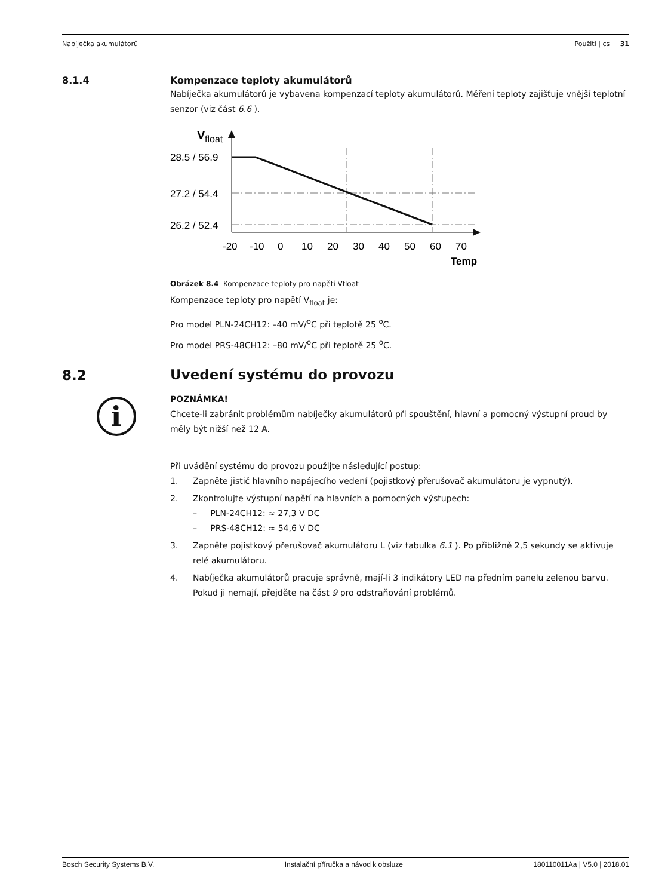Nabíječka akumulátorů Použití | cs 31
8.1.4
Kompenzace teploty akumulátorů
Nabíječka akumulátorů je vybavena kompenzací teploty akumulátorů. Měření teploty zajišťuje vnější teplotní senzor (viz část 6.6 ).
V
float
28.5 / 56.9
27.2 / 54.4
26.2 / 52.4
-20
-10
0
10
20
30
40
50
60
70
Temp
Obrázek 8.4 Kompenzace teploty pro napětí Vfloat
Kompenzace teploty pro napětí V<sub>float</sub> je:
Pro model PLN-24CH12: –40 mV/<sup>o</sup>C při teplotě 25 <sup>o</sup>C.
Pro model PRS-48CH12: –80 mV/<sup>o</sup>C při teplotě 25 <sup>o</sup>C.
8.2
Uvedení systému do provozu
i
POZNÁMKA!
Chcete-li zabránit problémům nabíječky akumulátorů při spouštění, hlavní a pomocný výstupní proud by měly být nižší než 12 A.
Při uvádění systému do provozu použijte následující postup:
1. Zapněte jistič hlavního napájecího vedení (pojistkový přerušovač akumulátoru je vypnutý).
2. Zkontrolujte výstupní napětí na hlavních a pomocných výstupech:
– PLN-24CH12: ≈ 27,3 V DC
– PRS-48CH12: ≈ 54,6 V DC
3. Zapněte pojistkový přerušovač akumulátoru L (viz tabulka 6.1 ). Po přibližně 2,5 sekundy se aktivuje relé akumulátoru.
4. Nabíječka akumulátorů pracuje správně, mají-li 3 indikátory LED na předním panelu zelenou barvu. Pokud ji nemají, přejděte na část 9 pro odstraňování problémů.
Bosch Security Systems B.V. Instalační příručka a návod k obsluze 180110011Aa | V5.0 | 2018.01